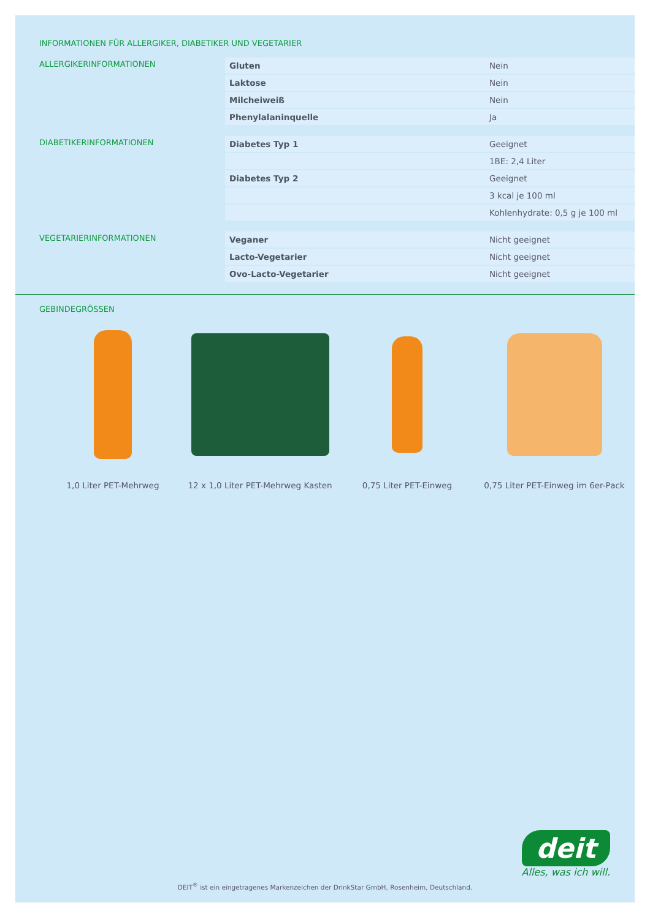INFORMATIONEN FÜR ALLERGIKER, DIABETIKER UND VEGETARIER
ALLERGIKERINFORMATIONEN
| Gluten | Nein |
| Laktose | Nein |
| Milcheiweiß | Nein |
| Phenylalaninquelle | Ja |
DIABETIKERINFORMATIONEN
| Diabetes Typ 1 | Geeignet |
| | 1BE: 2,4 Liter |
| Diabetes Typ 2 | Geeignet |
| | 3 kcal je 100 ml |
| | Kohlenhydrate: 0,5 g je 100 ml |
VEGETARIERINFORMATIONEN
| Veganer | Nicht geeignet |
| Lacto-Vegetarier | Nicht geeignet |
| Ovo-Lacto-Vegetarier | Nicht geeignet |
GEBINDEGRÖSSEN
1,0 Liter PET-Mehrweg 12 x 1,0 Liter PET-Mehrweg Kasten
0,75 Liter PET-Einweg 0,75 Liter PET-Einweg im 6er-Pack
deit
Alles, was ich will.
DEIT<sup>®</sup> ist ein eingetragenes Markenzeichen der DrinkStar GmbH, Rosenheim, Deutschland.